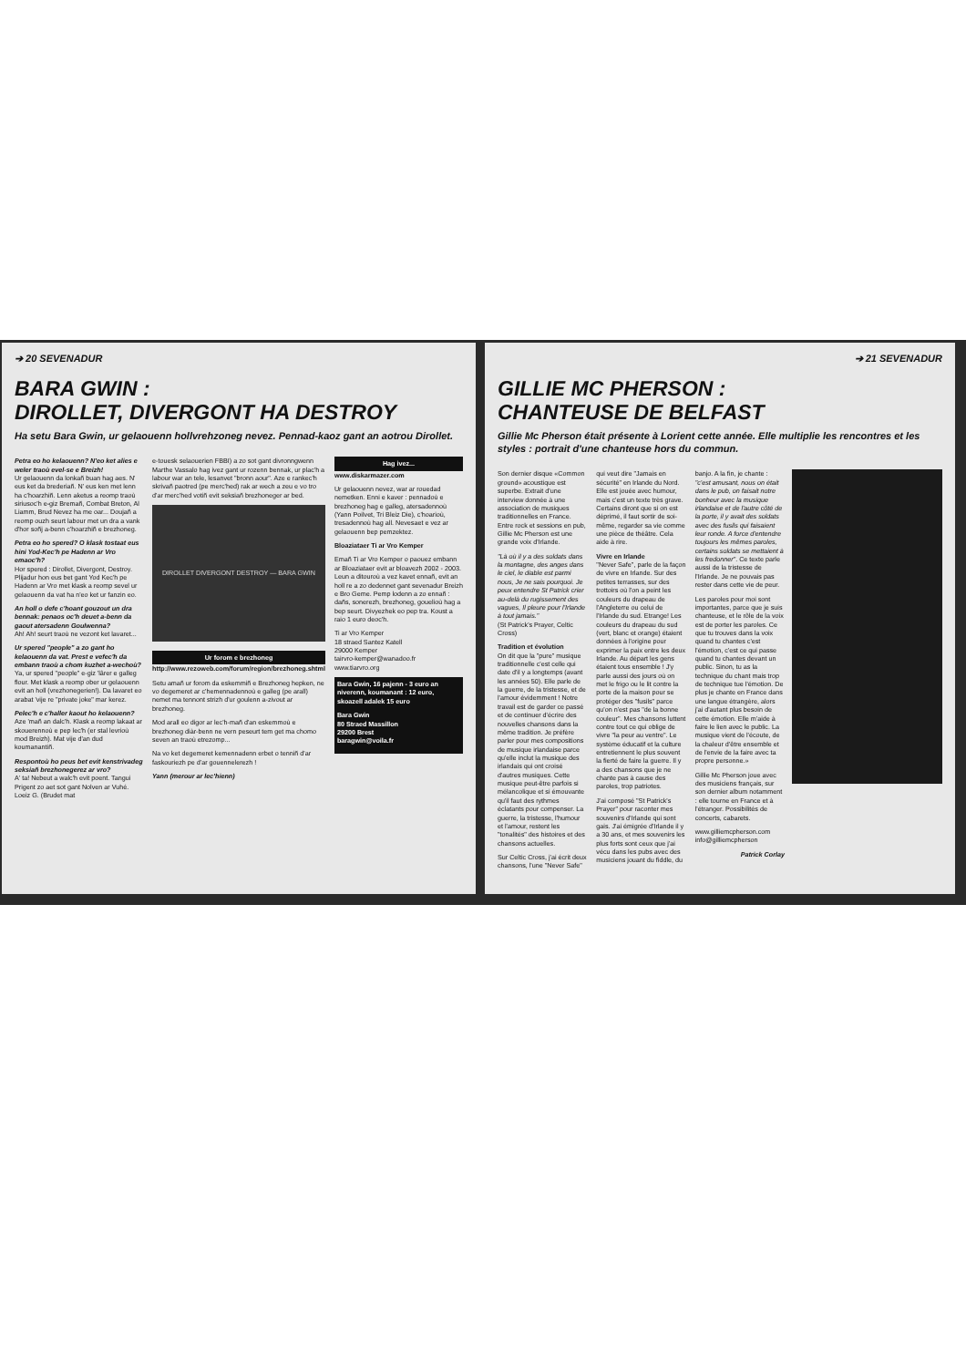➔ 20 SEVENADUR
BARA GWIN :
DIROLLET, DIVERGONT HA DESTROY
Ha setu Bara Gwin, ur gelaouenn hollvrehzoneg nevez. Pennad-kaoz gant an aotrou Dirollet.
Petra eo ho kelaouenn? N'eo ket alies e weler traoù evel-se e Breizh!
Ur gelaouenn da lonkañ buan hag aes. N' eus ket da brederiañ. N' eus ken met lenn ha c'hoarzhiñ. Lenn aketus a reomp traoù siriusoc'h e-giz Bremañ, Combat Breton, Al Liamm, Brud Nevez ha me oar... Doujañ a reomp ouzh seurt labour met un dra a vank d'hor soñj a-benn c'hoarzhiñ e brezhoneg.
Petra eo ho spered? O klask tostaat eus hini Yod-Kec'h pe Hadenn ar Vro emaoc'h?
Hor spered : Dirollet, Divergont, Destroy. Plijadur hon eus bet gant Yod Kec'h pe Hadenn ar Vro met klask a reomp sevel ur gelaouenn da vat ha n'eo ket ur fanzin eo.
An holl o defe c'hoant gouzout un dra bennak: penaos oc'h deuet a-benn da gaout atersadenn Goulwenna?
Ah! Ah! seurt traoù ne vezont ket lavaret...
Ur spered "people" a zo gant ho kelaouenn da vat. Prest e vefec'h da embann traoù a chom kuzhet a-wechoù?
Ya, ur spered "people" e-giz 'lârer e galleg flour. Met klask a reomp ober ur gelaouenn evit an holl (vrezhonegerien!). Da lavaret eo arabat 'vije re "private joke" mar kerez.
Pelec'h e c'haller kaout ho kelaouenn?
Aze 'mañ an dalc'h. Klask a reomp lakaat ar skouerennoù e pep lec'h (er stal levrioù mod Breizh). Mat vije d'an dud koumanantiñ.
Respontoù ho peus bet evit kenstrivadeg seksiañ brezhonegerez ar vro?
A' ta! Nebeut a walc'h evit poent. Tangui Prigent zo aet sot gant Nolven ar Vuhé. Loeiz G. (Brudet mat
e-touesk selaouerien FBBI) a zo sot gant divronngwenn Marthe Vassalo hag ivez gant ur rozenn bennak, ur plac'h a labour war an tele, lesanvet "bronn aour". Aze e rankec'h skrivañ paotred (pe merc'hed) rak ar wech a zeu e vo tro d'ar merc'hed votiñ evit seksiañ brezhoneger ar bed.
DIROLLET DIVERGONT DESTROY — BARA GWIN
Ur forom e brezhoneg
http://www.rezoweb.com/forum/region/brezhoneg.shtml
Setu amañ ur forom da eskemmiñ e Brezhoneg hepken, ne vo degemeret ar c'hemennadennoù e galleg (pe arall) nemet ma tennont strizh d'ur goulenn a-zivout ar brezhoneg.
Mod arall eo digor ar lec'h-mañ d'an eskemmoù e brezhoneg diàr-benn ne vern peseurt tem get ma chomo seven an traoù etrezomp...
Na vo ket degemeret kemennadenn erbet o tenniñ d'ar faskouriezh pe d'ar gouennelerezh !
Yann (merour ar lec'hienn)
Hag ivez...
www.diskarmazer.com
Ur gelaouenn nevez, war ar rouedad nemetken. Enni e kaver : pennadoù e brezhoneg hag e galleg, atersadennoù (Yann Poilvet, Tri Bleiz Die), c'hoarioù, tresadennoù hag all. Nevesaet e vez ar gelaouenn bep pemzektez.
Bloaziataer Ti ar Vro Kemper
Emañ Ti ar Vro Kemper o paouez embann ar Bloaziataer evit ar bloavezh 2002 - 2003. Leun a ditouroù a vez kavet ennañ, evit an holl re a zo dedennet gant sevenadur Breizh e Bro Geme. Pemp lodenn a zo ennañ : dañs, sonerezh, brezhoneg, gouelioù hag a bep seurt. Divyezhek eo pep tra. Koust a raio 1 euro deoc'h.
Ti ar Vro Kemper
18 straed Santez Katell
29000 Kemper
tairvro-kemper@wanadoo.fr
www.tiarvro.org
Bara Gwin, 16 pajenn - 3 euro an niverenn, koumanant : 12 euro, skoazell adalek 15 euro
Bara Gwin
80 Straed Massillon
29200 Brest
baragwin@voila.fr
➔ 21 SEVENADUR
GILLIE MC PHERSON :
CHANTEUSE DE BELFAST
Gillie Mc Pherson était présente à Lorient cette année. Elle multiplie les rencontres et les styles : portrait d'une chanteuse hors du commun.
Son dernier disque «Common ground» acoustique est superbe. Extrait d'une interview donnée à une association de musiques traditionnelles en France. Entre rock et sessions en pub, Gillie Mc Pherson est une grande voix d'Irlande.
"Là où il y a des soldats dans la montagne, des anges dans le ciel, le diable est parmi nous, Je ne sais pourquoi. Je peux entendre St Patrick crier au-delà du rugissement des vagues, Il pleure pour l'Irlande à tout jamais."
(St Patrick's Prayer, Celtic Cross)
Tradition et évolution
On dit que la "pure" musique traditionnelle c'est celle qui date d'il y a longtemps (avant les années 50). Elle parle de la guerre, de la tristesse, et de l'amour évidemment ! Notre travail est de garder ce passé et de continuer d'écrire des nouvelles chansons dans la même tradition. Je préfère parler pour mes compositions de musique irlandaise parce qu'elle inclut la musique des irlandais qui ont croisé d'autres musiques. Cette musique peut-être parfois si mélancolique et si émouvante qu'il faut des rythmes éclatants pour compenser. La guerre, la tristesse, l'humour et l'amour, restent les "tonalités" des histoires et des chansons actuelles.
Sur Celtic Cross, j'ai écrit deux chansons, l'une "Never Safe" qui veut dire "Jamais en sécurité" en Irlande du Nord. Elle est jouée avec humour, mais c'est un texte très grave. Certains diront que si on est déprimé, il faut sortir de soi-même, regarder sa vie comme une pièce de théâtre. Cela aide à rire.
Vivre en Irlande
"Never Safe", parle de la façon de vivre en Irlande. Sur des petites terrasses, sur des trottoirs où l'on a peint les couleurs du drapeau de l'Angleterre ou celui de l'Irlande du sud. Etrange! Les couleurs du drapeau du sud (vert, blanc et orange) étaient données à l'origine pour exprimer la paix entre les deux Irlande. Au départ les gens étaient tous ensemble ! J'y parle aussi des jours où on met le frigo ou le lit contre la porte de la maison pour se protéger des "fusils" parce qu'on n'est pas "de la bonne couleur". Mes chansons luttent contre tout ce qui oblige de vivre "la peur au ventre". Le système éducatif et la culture entretiennent le plus souvent la fierté de faire la guerre. Il y a des chansons que je ne chante pas à cause des paroles, trop patriotes.
J'ai composé "St Patrick's Prayer" pour raconter mes souvenirs d'Irlande qui sont gais. J'ai émigrée d'Irlande il y a 30 ans, et mes souvenirs les plus forts sont ceux que j'ai vécu dans les pubs avec des musiciens jouant du fiddle, du banjo. A la fin, je chante : "c'est amusant, nous on était dans le pub, on faisait notre bonheur avec la musique irlandaise et de l'autre côté de la porte, il y avait des soldats avec des fusils qui faisaient leur ronde. A force d'entendre toujours les mêmes paroles, certains soldats se mettaient à les fredonner". Ce texte parle aussi de la tristesse de l'Irlande. Je ne pouvais pas rester dans cette vie de peur.
Les paroles pour moi sont importantes, parce que je suis chanteuse, et le rôle de la voix est de porter les paroles. Ce que tu trouves dans la voix quand tu chantes c'est l'émotion, c'est ce qui passe quand tu chantes devant un public. Sinon, tu as la technique du chant mais trop de technique tue l'émotion. De plus je chante en France dans une langue étrangère, alors j'ai d'autant plus besoin de cette émotion. Elle m'aide à faire le lien avec le public. La musique vient de l'écoute, de la chaleur d'être ensemble et de l'envie de la faire avec ta propre personne.»
Gillie Mc Pherson joue avec des musiciens français, sur son dernier album notamment : elle tourne en France et à l'étranger. Possibilités de concerts, cabarets.
www.gilliemcpherson.com
info@gilliemcpherson
Patrick Corlay